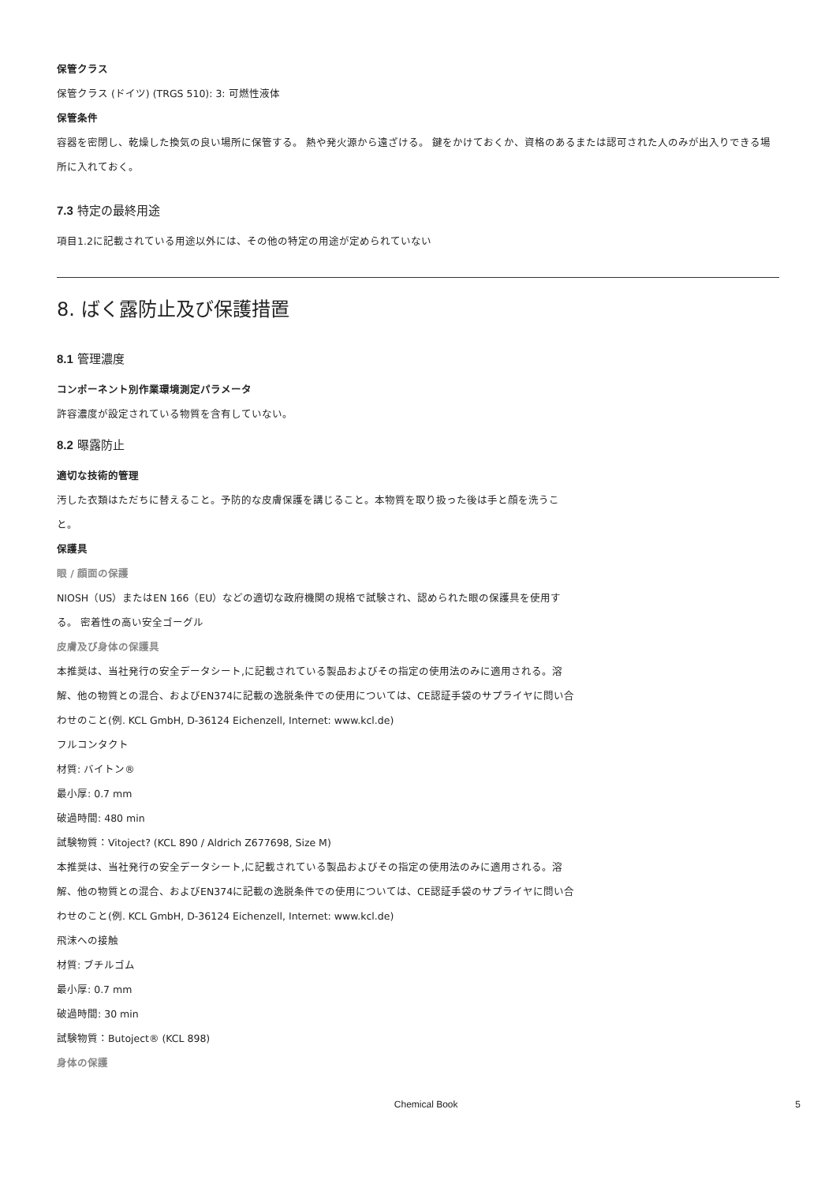保管クラス
保管クラス (ドイツ) (TRGS 510): 3: 可燃性液体
保管条件
容器を密閉し、乾燥した換気の良い場所に保管する。 熱や発火源から遠ざける。 鍵をかけておくか、資格のあるまたは認可された人のみが出入りできる場所に入れておく。
7.3 特定の最終用途
項目1.2に記載されている用途以外には、その他の特定の用途が定められていない
8. ばく露防止及び保護措置
8.1 管理濃度
コンポーネント別作業環境測定パラメータ
許容濃度が設定されている物質を含有していない。
8.2 曝露防止
適切な技術的管理
汚した衣類はただちに替えること。予防的な皮膚保護を講じること。本物質を取り扱った後は手と顔を洗うこと。
保護具
眼 / 顔面の保護
NIOSH（US）またはEN 166（EU）などの適切な政府機関の規格で試験され、認められた眼の保護具を使用する。 密着性の高い安全ゴーグル
皮膚及び身体の保護具
本推奨は、当社発行の安全データシート,に記載されている製品およびその指定の使用法のみに適用される。溶解、他の物質との混合、およびEN374に記載の逸脱条件での使用については、CE認証手袋のサプライヤに問い合わせのこと(例. KCL GmbH, D-36124 Eichenzell, Internet: www.kcl.de)
フルコンタクト
材質: バイトン®
最小厚: 0.7 mm
破過時間: 480 min
試験物質：Vitoject? (KCL 890 / Aldrich Z677698, Size M)
本推奨は、当社発行の安全データシート,に記載されている製品およびその指定の使用法のみに適用される。溶解、他の物質との混合、およびEN374に記載の逸脱条件での使用については、CE認証手袋のサプライヤに問い合わせのこと(例. KCL GmbH, D-36124 Eichenzell, Internet: www.kcl.de)
飛沫への接触
材質: ブチルゴム
最小厚: 0.7 mm
破過時間: 30 min
試験物質：Butoject® (KCL 898)
身体の保護
Chemical Book 5